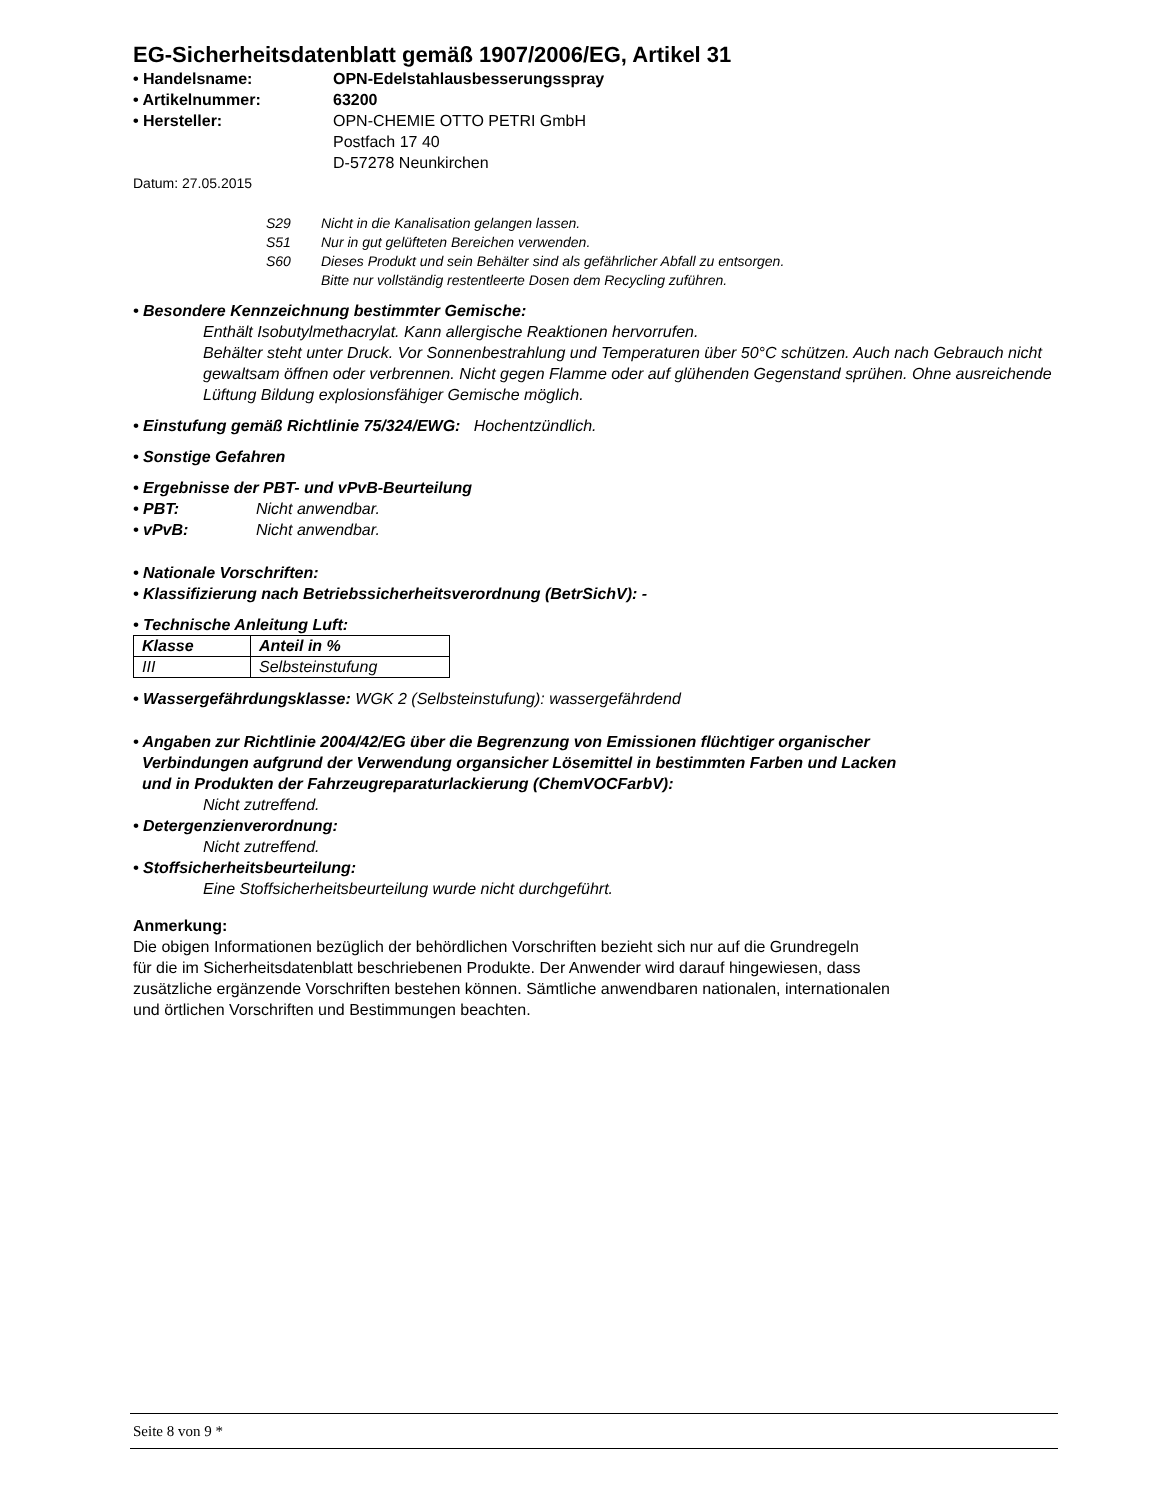EG-Sicherheitsdatenblatt gemäß 1907/2006/EG, Artikel 31
• Handelsname: OPN-Edelstahlausbesserungsspray
• Artikelnummer: 63200
• Hersteller: OPN-CHEMIE OTTO PETRI GmbH
Postfach 17 40
D-57278 Neunkirchen
Datum: 27.05.2015
S29 Nicht in die Kanalisation gelangen lassen.
S51 Nur in gut gelüfteten Bereichen verwenden.
S60 Dieses Produkt und sein Behälter sind als gefährlicher Abfall zu entsorgen.
Bitte nur vollständig restentleerte Dosen dem Recycling zuführen.
• Besondere Kennzeichnung bestimmter Gemische:
Enthält Isobutylmethacrylat. Kann allergische Reaktionen hervorrufen.
Behälter steht unter Druck. Vor Sonnenbestrahlung und Temperaturen über 50°C schützen. Auch nach Gebrauch nicht gewaltsam öffnen oder verbrennen. Nicht gegen Flamme oder auf glühenden Gegenstand sprühen. Ohne ausreichende Lüftung Bildung explosionsfähiger Gemische möglich.
• Einstufung gemäß Richtlinie 75/324/EWG: Hochentzündlich.
• Sonstige Gefahren
• Ergebnisse der PBT- und vPvB-Beurteilung
• PBT: Nicht anwendbar.
• vPvB: Nicht anwendbar.
• Nationale Vorschriften:
• Klassifizierung nach Betriebssicherheitsverordnung (BetrSichV): -
• Technische Anleitung Luft:
| Klasse | Anteil in % |
| III | Selbsteinstufung |
• Wassergefährdungsklasse: WGK 2 (Selbsteinstufung): wassergefährdend
• Angaben zur Richtlinie 2004/42/EG über die Begrenzung von Emissionen flüchtiger organischer
Verbindungen aufgrund der Verwendung organsicher Lösemittel in bestimmten Farben und Lacken
und in Produkten der Fahrzeugreparaturlackierung (ChemVOCFarbV):
Nicht zutreffend.
• Detergenzienverordnung:
Nicht zutreffend.
• Stoffsicherheitsbeurteilung:
Eine Stoffsicherheitsbeurteilung wurde nicht durchgeführt.
Anmerkung:
Die obigen Informationen bezüglich der behördlichen Vorschriften bezieht sich nur auf die Grundregeln
für die im Sicherheitsdatenblatt beschriebenen Produkte. Der Anwender wird darauf hingewiesen, dass
zusätzliche ergänzende Vorschriften bestehen können. Sämtliche anwendbaren nationalen, internationalen
und örtlichen Vorschriften und Bestimmungen beachten.
Seite 8 von 9 *